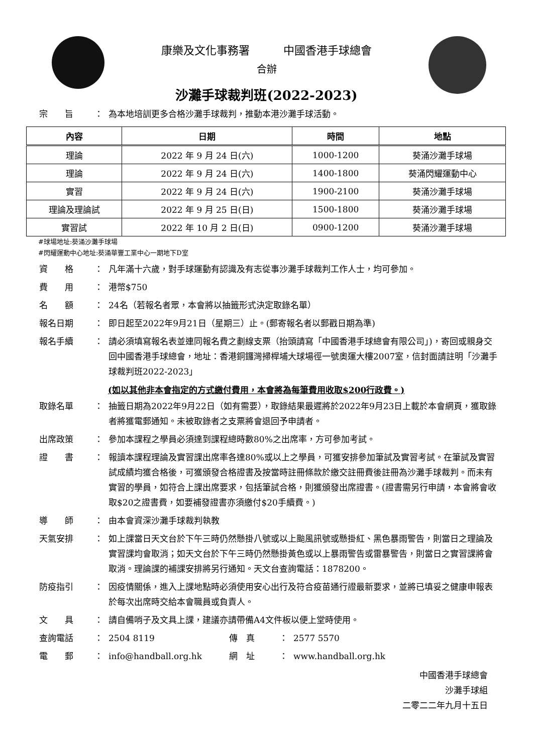康樂及文化事務署 中國香港手球總會
合辦
沙灘手球裁判班(2022-2023)
宗　　旨 ： 為本地培訓更多合格沙灘手球裁判，推動本港沙灘手球活動。
| 內容 | 日期 | 時間 | 地點 |
| --- | --- | --- | --- |
| 理論 | 2022 年 9 月 24 日(六) | 1000-1200 | 葵涌沙灘手球場 |
| 理論 | 2022 年 9 月 24 日(六) | 1400-1800 | 葵涌閃耀運動中心 |
| 實習 | 2022 年 9 月 24 日(六) | 1900-2100 | 葵涌沙灘手球場 |
| 理論及理論試 | 2022 年 9 月 25 日(日) | 1500-1800 | 葵涌沙灘手球場 |
| 實習試 | 2022 年 10 月 2 日(日) | 0900-1200 | 葵涌沙灘手球場 |
#球場地址:葵涌沙灘手球場
#閃耀運動中心地址:葵涌華豐工業中心一期地下D室
資　　格 ： 凡年滿十六歲，對手球運動有認識及有志從事沙灘手球裁判工作人士，均可參加。
費　　用 ： 港幣$750
名　　額 ： 24名（若報名者眾，本會將以抽籤形式決定取錄名單）
報名日期 ： 即日起至2022年9月21日（星期三）止。(郵寄報名者以郵戳日期為準)
報名手續 ： 請必須填寫報名表並連同報名費之劃線支票（抬頭請寫「中國香港手球總會有限公司」)，寄回或親身交回中國香港手球總會，地址：香港銅鑼灣掃桿埔大球場徑一號奧運大樓2007室，信封面請註明「沙灘手球裁判班2022-2023」
(如以其他非本會指定的方式繳付費用，本會將為每筆費用收取$200行政費。)
取錄名單 ： 抽籤日期為2022年9月22日（如有需要），取錄結果最遲將於2022年9月23日上載於本會網頁，獲取錄者將獲電郵通知。未被取錄者之支票將會退回予申請者。
出席政策 ： 參加本課程之學員必須達到課程總時數80%之出席率，方可參加考試。
證　　書 ： 報讀本課程理論及實習課出席率各達80%或以上之學員，可獲安排參加筆試及實習考試。在筆試及實習試成績均獲合格後，可獲頒發合格證書及按當時註冊條款於繳交註冊費後註冊為沙灘手球裁判。而未有實習的學員，如符合上課出席要求，包括筆試合格，則獲頒發出席證書。(證書需另行申請，本會將會收取$20之證書費，如要補發證書亦須繳付$20手續費。)
導　　師 ： 由本會資深沙灘手球裁判執教
天氣安排 ： 如上課當日天文台於下午三時仍然懸掛八號或以上颱風訊號或懸掛紅、黑色暴雨警告，則當日之理論及實習課均會取消；如天文台於下午三時仍然懸掛黃色或以上暴雨警告或雷暴警告，則當日之實習課將會取消。理論課的補課安排將另行通知。天文台查詢電話：1878200。
防疫指引 ： 因疫情關係，進入上課地點時必須使用安心出行及符合疫苗通行證最新要求，並將已填妥之健康申報表於每次出席時交給本會職員或負責人。
文　　具 ： 請自備哨子及文具上課，建議亦請帶備A4文件板以便上堂時使用。
查詢電話 ： 2504 8119 傳　真 ： 2577 5570
電　　郵 ： info@handball.org.hk 網　址 ： www.handball.org.hk
中國香港手球總會
沙灘手球組
二零二二年九月十五日